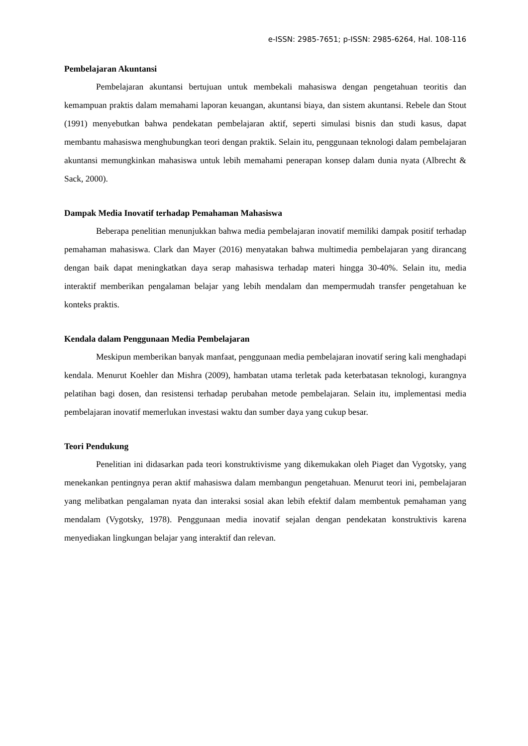e-ISSN: 2985-7651; p-ISSN: 2985-6264, Hal. 108-116
Pembelajaran Akuntansi
Pembelajaran akuntansi bertujuan untuk membekali mahasiswa dengan pengetahuan teoritis dan kemampuan praktis dalam memahami laporan keuangan, akuntansi biaya, dan sistem akuntansi. Rebele dan Stout (1991) menyebutkan bahwa pendekatan pembelajaran aktif, seperti simulasi bisnis dan studi kasus, dapat membantu mahasiswa menghubungkan teori dengan praktik. Selain itu, penggunaan teknologi dalam pembelajaran akuntansi memungkinkan mahasiswa untuk lebih memahami penerapan konsep dalam dunia nyata (Albrecht & Sack, 2000).
Dampak Media Inovatif terhadap Pemahaman Mahasiswa
Beberapa penelitian menunjukkan bahwa media pembelajaran inovatif memiliki dampak positif terhadap pemahaman mahasiswa. Clark dan Mayer (2016) menyatakan bahwa multimedia pembelajaran yang dirancang dengan baik dapat meningkatkan daya serap mahasiswa terhadap materi hingga 30-40%. Selain itu, media interaktif memberikan pengalaman belajar yang lebih mendalam dan mempermudah transfer pengetahuan ke konteks praktis.
Kendala dalam Penggunaan Media Pembelajaran
Meskipun memberikan banyak manfaat, penggunaan media pembelajaran inovatif sering kali menghadapi kendala. Menurut Koehler dan Mishra (2009), hambatan utama terletak pada keterbatasan teknologi, kurangnya pelatihan bagi dosen, dan resistensi terhadap perubahan metode pembelajaran. Selain itu, implementasi media pembelajaran inovatif memerlukan investasi waktu dan sumber daya yang cukup besar.
Teori Pendukung
Penelitian ini didasarkan pada teori konstruktivisme yang dikemukakan oleh Piaget dan Vygotsky, yang menekankan pentingnya peran aktif mahasiswa dalam membangun pengetahuan. Menurut teori ini, pembelajaran yang melibatkan pengalaman nyata dan interaksi sosial akan lebih efektif dalam membentuk pemahaman yang mendalam (Vygotsky, 1978). Penggunaan media inovatif sejalan dengan pendekatan konstruktivis karena menyediakan lingkungan belajar yang interaktif dan relevan.